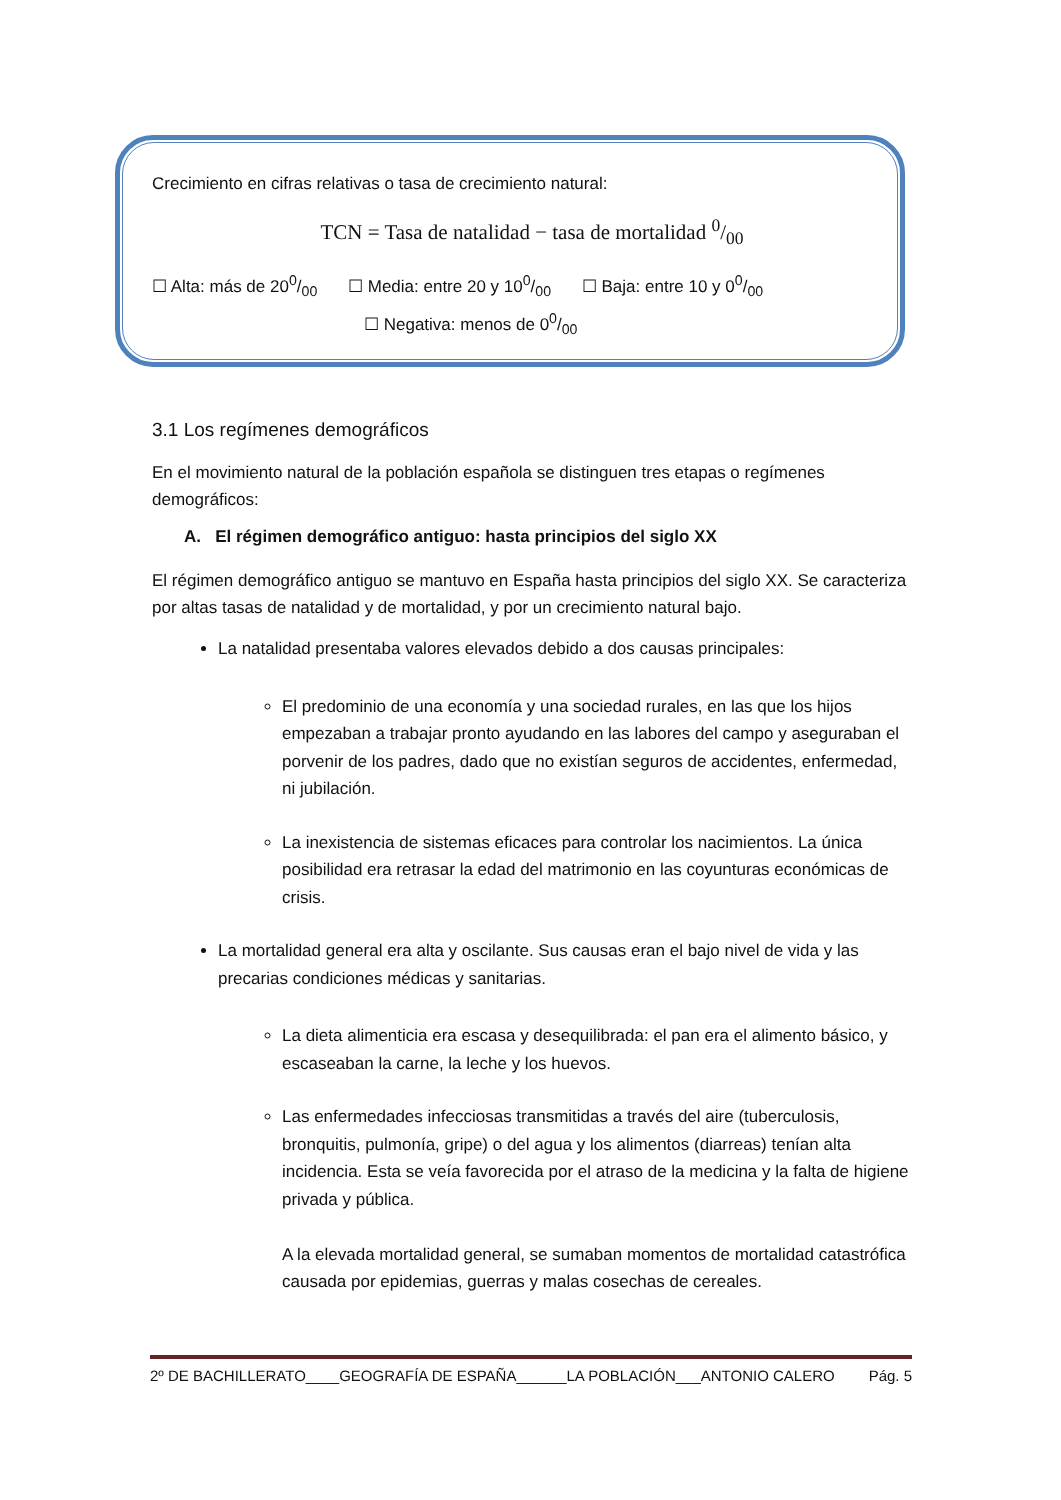Crecimiento en cifras relativas o tasa de crecimiento natural:
TCN = Tasa de natalidad − tasa de mortalidad 0/00
☐ Alta: más de 200/00 ☐ Media: entre 20 y 100/00 ☐ Baja: entre 10 y 00/00
☐ Negativa: menos de 00/00
3.1 Los regímenes demográficos
En el movimiento natural de la población española se distinguen tres etapas o regímenes demográficos:
A. El régimen demográfico antiguo: hasta principios del siglo XX
El régimen demográfico antiguo se mantuvo en España hasta principios del siglo XX. Se caracteriza por altas tasas de natalidad y de mortalidad, y por un crecimiento natural bajo.
La natalidad presentaba valores elevados debido a dos causas principales:
El predominio de una economía y una sociedad rurales, en las que los hijos empezaban a trabajar pronto ayudando en las labores del campo y aseguraban el porvenir de los padres, dado que no existían seguros de accidentes, enfermedad, ni jubilación.
La inexistencia de sistemas eficaces para controlar los nacimientos. La única posibilidad era retrasar la edad del matrimonio en las coyunturas económicas de crisis.
La mortalidad general era alta y oscilante. Sus causas eran el bajo nivel de vida y las precarias condiciones médicas y sanitarias.
La dieta alimenticia era escasa y desequilibrada: el pan era el alimento básico, y escaseaban la carne, la leche y los huevos.
Las enfermedades infecciosas transmitidas a través del aire (tuberculosis, bronquitis, pulmonía, gripe) o del agua y los alimentos (diarreas) tenían alta incidencia. Esta se veía favorecida por el atraso de la medicina y la falta de higiene privada y pública.
A la elevada mortalidad general, se sumaban momentos de mortalidad catastrófica causada por epidemias, guerras y malas cosechas de cereales.
2º DE BACHILLERATO____GEOGRAFÍA DE ESPAÑA______LA POBLACIÓN___ANTONIO CALERO Pág. 5